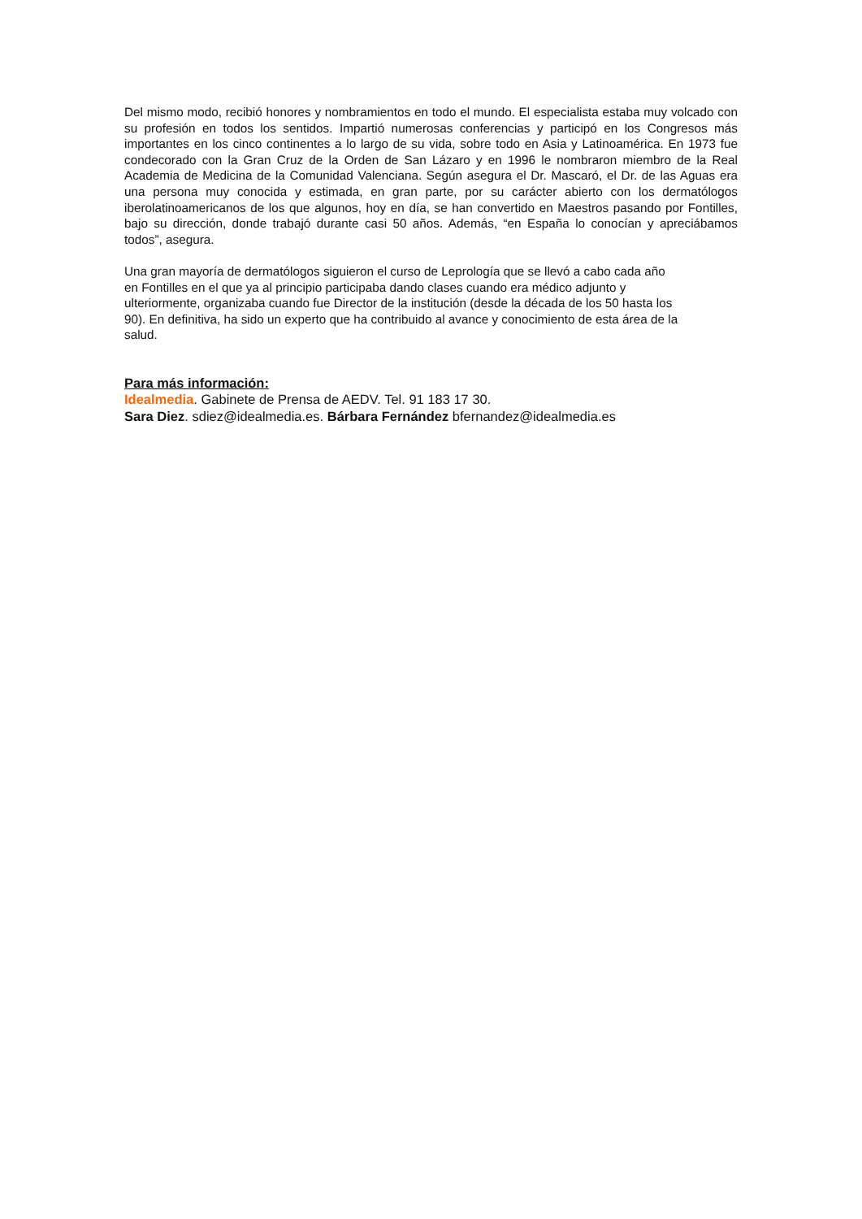Del mismo modo, recibió honores y nombramientos en todo el mundo. El especialista estaba muy volcado con su profesión en todos los sentidos. Impartió numerosas conferencias y participó en los Congresos más importantes en los cinco continentes a lo largo de su vida, sobre todo en Asia y Latinoamérica. En 1973 fue condecorado con la Gran Cruz de la Orden de San Lázaro y en 1996 le nombraron miembro de la Real Academia de Medicina de la Comunidad Valenciana. Según asegura el Dr. Mascaró, el Dr. de las Aguas era una persona muy conocida y estimada, en gran parte, por su carácter abierto con los dermatólogos iberolatinoamericanos de los que algunos, hoy en día, se han convertido en Maestros pasando por Fontilles, bajo su dirección, donde trabajó durante casi 50 años. Además, “en España lo conocían y apreciábamos todos”, asegura.
Una gran mayoría de dermatólogos siguieron el curso de Leprología que se llevó a cabo cada año
en Fontilles en el que ya al principio participaba dando clases cuando era médico adjunto y
ulteriormente, organizaba cuando fue Director de la institución (desde la década de los 50 hasta los
90). En definitiva, ha sido un experto que ha contribuido al avance y conocimiento de esta área de la
salud.
Para más información:
Idealmedia. Gabinete de Prensa de AEDV. Tel. 91 183 17 30.
Sara Diez. sdiez@idealmedia.es. Bárbara Fernández bfernandez@idealmedia.es